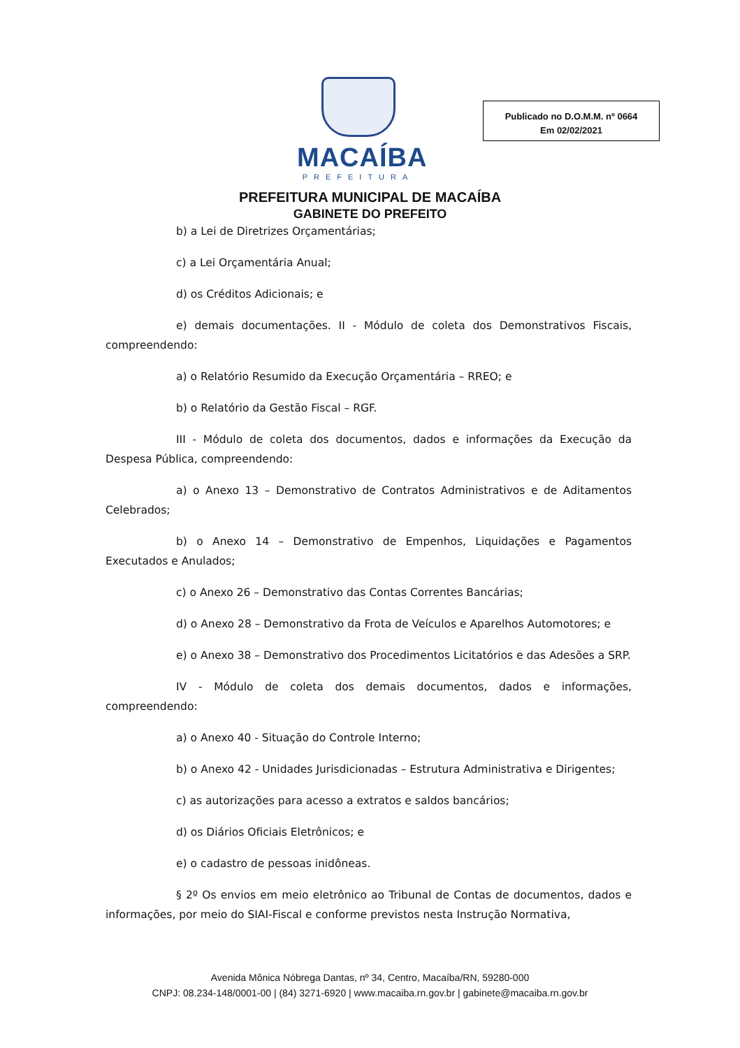MACAÍBA
PREFEITURA
Publicado no D.O.M.M. nº 0664
Em 02/02/2021
PREFEITURA MUNICIPAL DE MACAÍBA
GABINETE DO PREFEITO
b) a Lei de Diretrizes Orçamentárias;
c) a Lei Orçamentária Anual;
d) os Créditos Adicionais; e
e) demais documentações. II - Módulo de coleta dos Demonstrativos Fiscais, compreendendo:
a) o Relatório Resumido da Execução Orçamentária – RREO; e
b) o Relatório da Gestão Fiscal – RGF.
III - Módulo de coleta dos documentos, dados e informações da Execução da Despesa Pública, compreendendo:
a) o Anexo 13 – Demonstrativo de Contratos Administrativos e de Aditamentos Celebrados;
b) o Anexo 14 – Demonstrativo de Empenhos, Liquidações e Pagamentos Executados e Anulados;
c) o Anexo 26 – Demonstrativo das Contas Correntes Bancárias;
d) o Anexo 28 – Demonstrativo da Frota de Veículos e Aparelhos Automotores; e
e) o Anexo 38 – Demonstrativo dos Procedimentos Licitatórios e das Adesões a SRP.
IV - Módulo de coleta dos demais documentos, dados e informações, compreendendo:
a) o Anexo 40 - Situação do Controle Interno;
b) o Anexo 42 - Unidades Jurisdicionadas – Estrutura Administrativa e Dirigentes;
c) as autorizações para acesso a extratos e saldos bancários;
d) os Diários Oficiais Eletrônicos; e
e) o cadastro de pessoas inidôneas.
§ 2º Os envios em meio eletrônico ao Tribunal de Contas de documentos, dados e informações, por meio do SIAI-Fiscal e conforme previstos nesta Instrução Normativa,
Avenida Mônica Nóbrega Dantas, nº 34, Centro, Macaíba/RN, 59280-000
CNPJ: 08.234-148/0001-00 | (84) 3271-6920 | www.macaiba.rn.gov.br | gabinete@macaiba.rn.gov.br